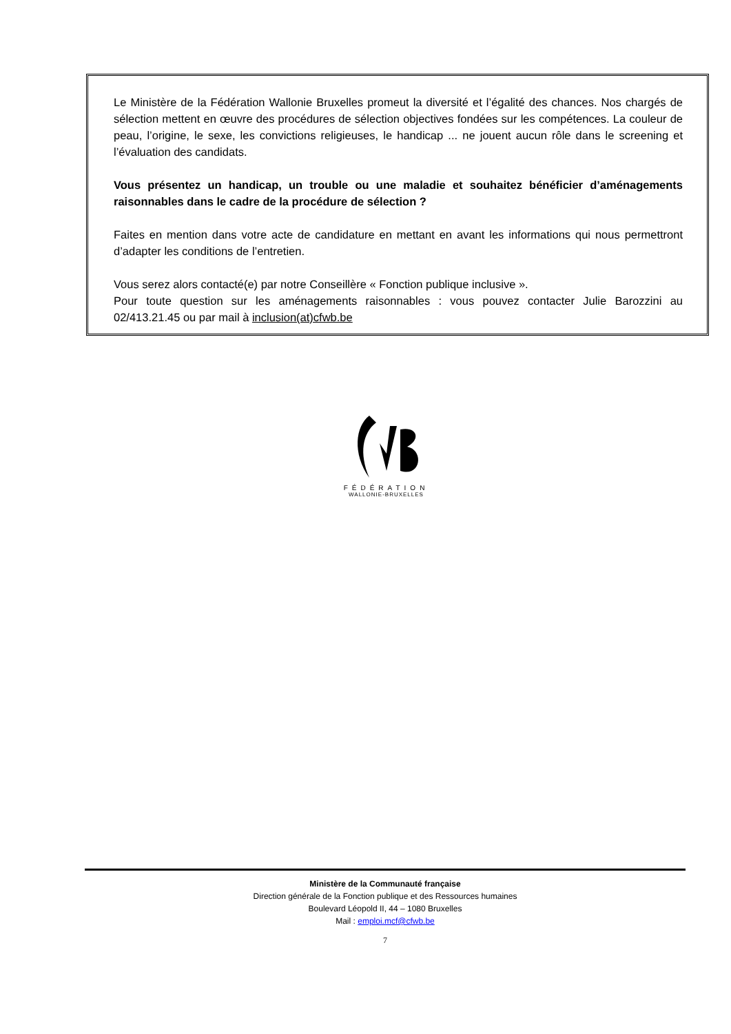Le Ministère de la Fédération Wallonie Bruxelles promeut la diversité et l’égalité des chances. Nos chargés de sélection mettent en œuvre des procédures de sélection objectives fondées sur les compétences. La couleur de peau, l’origine, le sexe, les convictions religieuses, le handicap ... ne jouent aucun rôle dans le screening et l’évaluation des candidats.
Vous présentez un handicap, un trouble ou une maladie et souhaitez bénéficier d’aménagements raisonnables dans le cadre de la procédure de sélection ?
Faites en mention dans votre acte de candidature en mettant en avant les informations qui nous permettront d’adapter les conditions de l’entretien.
Vous serez alors contacté(e) par notre Conseillère « Fonction publique inclusive ».
Pour toute question sur les aménagements raisonnables : vous pouvez contacter Julie Barozzini au 02/413.21.45 ou par mail à inclusion(at)cfwb.be
FÉDÉRATION
WALLONIE-BRUXELLES
Ministère de la Communauté française
Direction générale de la Fonction publique et des Ressources humaines
Boulevard Léopold II, 44 – 1080 Bruxelles
Mail : emploi.mcf@cfwb.be
7